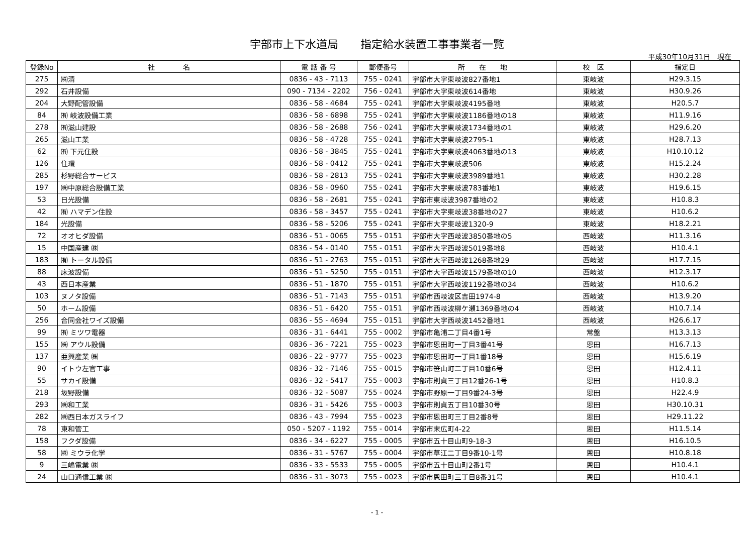宇部市上下水道局　　指定給水装置工事事業者一覧
平成30年10月31日　現在
| 登録No | 社 名 | 電 話 番 号 | 郵便番号 | 所 在 地 | 校 区 | 指定日 |
| --- | --- | --- | --- | --- | --- | --- |
| 275 | ㈱清 | 0836 - 43 - 7113 | 755 - 0241 | 宇部市大字東岐波827番地1 | 東岐波 | H29.3.15 |
| 292 | 石井設備 | 090 - 7134 - 2202 | 756 - 0241 | 宇部市大字東岐波614番地 | 東岐波 | H30.9.26 |
| 204 | 大野配管設備 | 0836 - 58 - 4684 | 755 - 0241 | 宇部市大字東岐波4195番地 | 東岐波 | H20.5.7 |
| 84 | ㈲ 岐波設備工業 | 0836 - 58 - 6898 | 755 - 0241 | 宇部市大字東岐波1186番地の18 | 東岐波 | H11.9.16 |
| 278 | ㈲滋山建設 | 0836 - 58 - 2688 | 756 - 0241 | 宇部市大字東岐波1734番地の1 | 東岐波 | H29.6.20 |
| 265 | 滋山工業 | 0836 - 58 - 4728 | 755 - 0241 | 宇部市大字東岐波2795-1 | 東岐波 | H28.7.13 |
| 62 | ㈲ 下元住設 | 0836 - 58 - 3845 | 755 - 0241 | 宇部市大字東岐波4063番地の13 | 東岐波 | H10.10.12 |
| 126 | 住環 | 0836 - 58 - 0412 | 755 - 0241 | 宇部市大字東岐波506 | 東岐波 | H15.2.24 |
| 285 | 杉野総合サービス | 0836 - 58 - 2813 | 755 - 0241 | 宇部市大字東岐波3989番地1 | 東岐波 | H30.2.28 |
| 197 | ㈱中原総合設備工業 | 0836 - 58 - 0960 | 755 - 0241 | 宇部市大字東岐波783番地1 | 東岐波 | H19.6.15 |
| 53 | 日光設備 | 0836 - 58 - 2681 | 755 - 0241 | 宇部市東岐波3987番地の2 | 東岐波 | H10.8.3 |
| 42 | ㈲ ハマデン住設 | 0836 - 58 - 3457 | 755 - 0241 | 宇部市大字東岐波38番地の27 | 東岐波 | H10.6.2 |
| 184 | 光設備 | 0836 - 58 - 5206 | 755 - 0241 | 宇部市大字東岐波1320-9 | 東岐波 | H18.2.21 |
| 72 | オオヒダ設備 | 0836 - 51 - 0065 | 755 - 0151 | 宇部市大字西岐波3850番地の5 | 西岐波 | H11.3.16 |
| 15 | 中国産建 ㈱ | 0836 - 54 - 0140 | 755 - 0151 | 宇部市大字西岐波5019番地8 | 西岐波 | H10.4.1 |
| 183 | ㈲ トータル設備 | 0836 - 51 - 2763 | 755 - 0151 | 宇部市大字西岐波1268番地29 | 西岐波 | H17.7.15 |
| 88 | 床波設備 | 0836 - 51 - 5250 | 755 - 0151 | 宇部市大字西岐波1579番地の10 | 西岐波 | H12.3.17 |
| 43 | 西日本産業 | 0836 - 51 - 1870 | 755 - 0151 | 宇部市大字西岐波1192番地の34 | 西岐波 | H10.6.2 |
| 103 | ヌノタ設備 | 0836 - 51 - 7143 | 755 - 0151 | 宇部市西岐波区吉田1974-8 | 西岐波 | H13.9.20 |
| 50 | ホーム設備 | 0836 - 51 - 6420 | 755 - 0151 | 宇部市西岐波柳ケ瀬1369番地の4 | 西岐波 | H10.7.14 |
| 256 | 合同会社ワイズ設備 | 0836 - 55 - 4694 | 755 - 0151 | 宇部市大字西岐波1452番地1 | 西岐波 | H26.6.17 |
| 99 | ㈲ ミツワ電器 | 0836 - 31 - 6441 | 755 - 0002 | 宇部市亀浦二丁目4番1号 | 常盤 | H13.3.13 |
| 155 | ㈱ アウル設備 | 0836 - 36 - 7221 | 755 - 0023 | 宇部市恩田町一丁目3番41号 | 恩田 | H16.7.13 |
| 137 | 亜興産業 ㈱ | 0836 - 22 - 9777 | 755 - 0023 | 宇部市恩田町一丁目1番18号 | 恩田 | H15.6.19 |
| 90 | イトウ左官工事 | 0836 - 32 - 7146 | 755 - 0015 | 宇部市笹山町二丁目10番6号 | 恩田 | H12.4.11 |
| 55 | サカイ設備 | 0836 - 32 - 5417 | 755 - 0003 | 宇部市則貞三丁目12番26-1号 | 恩田 | H10.8.3 |
| 218 | 坂野設備 | 0836 - 32 - 5087 | 755 - 0024 | 宇部市野原一丁目9番24-3号 | 恩田 | H22.4.9 |
| 293 | ㈱和工業 | 0836 - 31 - 5426 | 755 - 0003 | 宇部市則貞五丁目10番30号 | 恩田 | H30.10.31 |
| 282 | ㈱西日本ガスライフ | 0836 - 43 - 7994 | 755 - 0023 | 宇部市恩田町三丁目2番8号 | 恩田 | H29.11.22 |
| 78 | 東和管工 | 050 - 5207 - 1192 | 755 - 0014 | 宇部市末広町4-22 | 恩田 | H11.5.14 |
| 158 | フクダ設備 | 0836 - 34 - 6227 | 755 - 0005 | 宇部市五十目山町9-18-3 | 恩田 | H16.10.5 |
| 58 | ㈱ ミウラ化学 | 0836 - 31 - 5767 | 755 - 0004 | 宇部市草江二丁目9番10-1号 | 恩田 | H10.8.18 |
| 9 | 三嶋電業 ㈱ | 0836 - 33 - 5533 | 755 - 0005 | 宇部市五十目山町2番1号 | 恩田 | H10.4.1 |
| 24 | 山口通信工業 ㈱ | 0836 - 31 - 3073 | 755 - 0023 | 宇部市恩田町三丁目8番31号 | 恩田 | H10.4.1 |
- 1 -